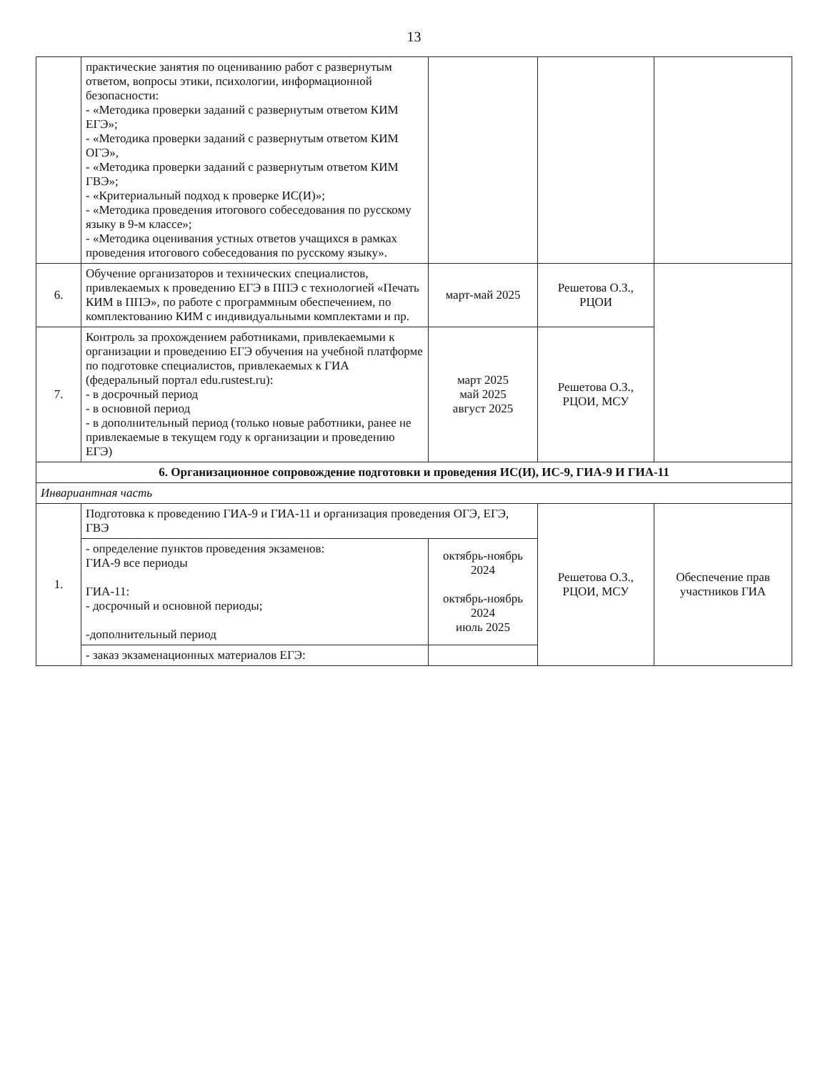13
| | практические занятия по оцениванию работ с развернутым ответом, вопросы этики, психологии, информационной безопасности: - «Методика проверки заданий с развернутым ответом КИМ ЕГЭ»; - «Методика проверки заданий с развернутым ответом КИМ ОГЭ», - «Методика проверки заданий с развернутым ответом КИМ ГВЭ»; - «Критериальный подход к проверке ИС(И)»; - «Методика проведения итогового собеседования по русскому языку в 9-м классе»; - «Методика оценивания устных ответов учащихся в рамках проведения итогового собеседования по русскому языку». | | | |
| 6. | Обучение организаторов и технических специалистов, привлекаемых к проведению ЕГЭ в ППЭ с технологией «Печать КИМ в ППЭ», по работе с программным обеспечением, по комплектованию КИМ с индивидуальными комплектами и пр. | март-май 2025 | Решетова О.З., РЦОИ | |
| 7. | Контроль за прохождением работниками, привлекаемыми к организации и проведению ЕГЭ обучения на учебной платформе по подготовке специалистов, привлекаемых к ГИА (федеральный портал edu.rustest.ru): - в досрочный период - в основной период - в дополнительный период (только новые работники, ранее не привлекаемые в текущем году к организации и проведению ЕГЭ) | март 2025 май 2025 август 2025 | Решетова О.З., РЦОИ, МСУ | |
| 6. Организационное сопровождение подготовки и проведения ИС(И), ИС-9, ГИА-9 И ГИА-11 | | | | |
| Инвариантная часть | | | | |
| 1. | Подготовка к проведению ГИА-9 и ГИА-11 и организация проведения ОГЭ, ЕГЭ, ГВЭ | | Решетова О.З., РЦОИ, МСУ | Обеспечение прав участников ГИА |
| | - определение пунктов проведения экзаменов: ГИА-9 все периоды ГИА-11: - досрочный и основной периоды; -дополнительный период | октябрь-ноябрь 2024 октябрь-ноябрь 2024 июль 2025 | | |
| | - заказ экзаменационных материалов ЕГЭ: | | | |